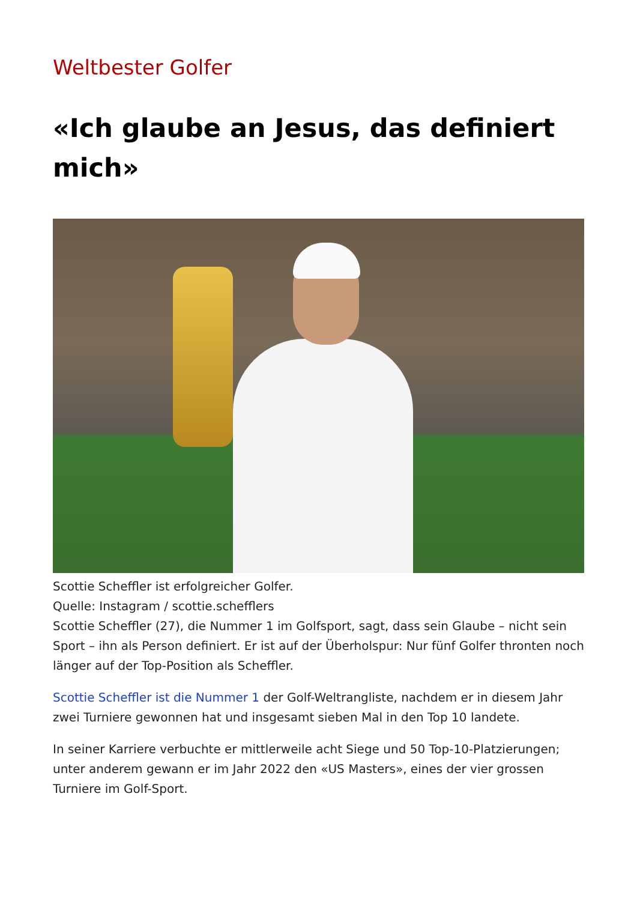Weltbester Golfer
«Ich glaube an Jesus, das definiert mich»
Scottie Scheffler ist erfolgreicher Golfer.
Quelle: Instagram / scottie.schefflers
Scottie Scheffler (27), die Nummer 1 im Golfsport, sagt, dass sein Glaube – nicht sein Sport – ihn als Person definiert. Er ist auf der Überholspur: Nur fünf Golfer thronten noch länger auf der Top-Position als Scheffler.
Scottie Scheffler ist die Nummer 1 der Golf-Weltrangliste, nachdem er in diesem Jahr zwei Turniere gewonnen hat und insgesamt sieben Mal in den Top 10 landete.
In seiner Karriere verbuchte er mittlerweile acht Siege und 50 Top-10-Platzierungen; unter anderem gewann er im Jahr 2022 den «US Masters», eines der vier grossen Turniere im Golf-Sport.